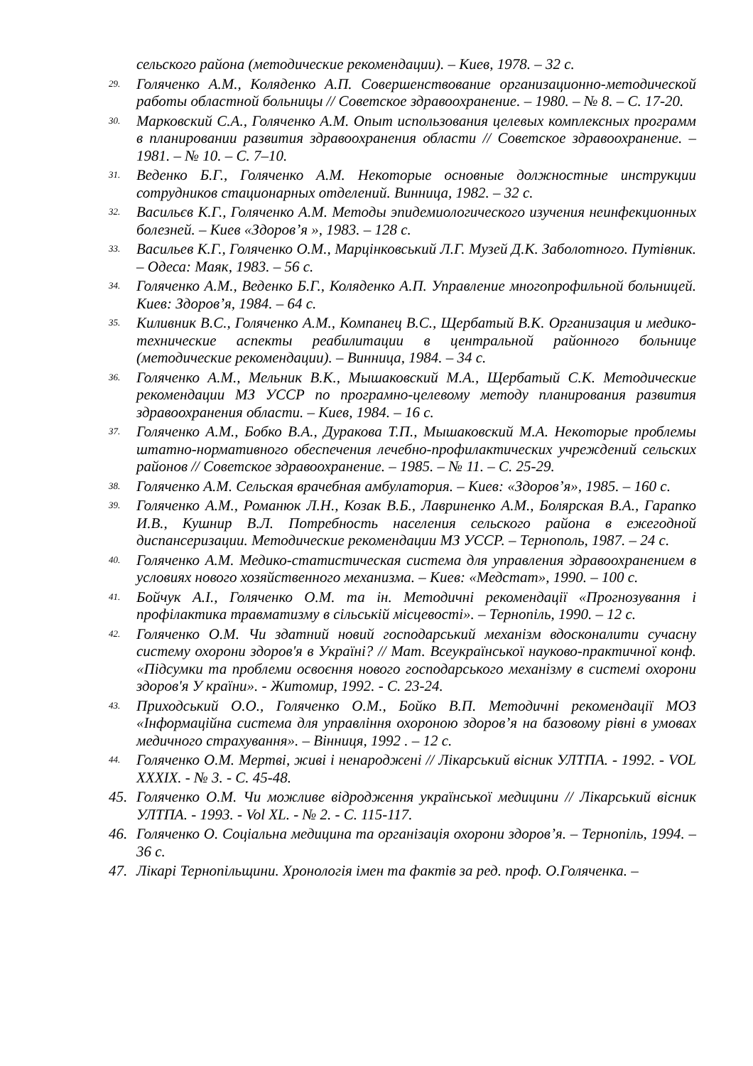сельского района (методические рекомендации). – Киев, 1978. – 32 с.
29. Голяченко А.М., Коляденко А.П. Совершенствование организационно-методической работы областной больницы // Советское здравоохранение. – 1980. – № 8. – С. 17-20.
30. Марковский С.А., Голяченко А.М. Опыт использования целевых комплексных программ в планировании развития здравоохранения области // Советское здравоохранение. – 1981. – № 10. – С. 7–10.
31. Веденко Б.Г., Голяченко А.М. Некоторые основные должностные инструкции сотрудников стационарных отделений. Винница, 1982. – 32 с.
32. Васильєв К.Г., Голяченко А.М. Методы эпидемиологического изучения неинфекционных болезней. – Киев «Здоров’я », 1983. – 128 с.
33. Васильев К.Г., Голяченко О.М., Марцінковський Л.Г. Музей Д.К. Заболотного. Путівник. – Одеса: Маяк, 1983. – 56 с.
34. Голяченко А.М., Веденко Б.Г., Коляденко А.П. Управление многопрофильной больницей. Киев: Здоров’я, 1984. – 64 с.
35. Киливник В.С., Голяченко А.М., Компанец В.С., Щербатый В.К. Организация и медико-технические аспекты реабилитации в центральной районного больнице (методические рекомендации). – Винница, 1984. – 34 с.
36. Голяченко А.М., Мельник В.К., Мышаковский М.А., Щербатый С.К. Методические рекомендации МЗ УССР по програмно-целевому методу планирования развития здравоохранения области. – Киев, 1984. – 16 с.
37. Голяченко А.М., Бобко В.А., Дуракова Т.П., Мышаковский М.А. Некоторые проблемы штатно-нормативного обеспечения лечебно-профилактических учреждений сельских районов // Советское здравоохранение. – 1985. – № 11. – С. 25-29.
38. Голяченко А.М. Сельская врачебная амбулатория. – Киев: «Здоров’я», 1985. – 160 с.
39. Голяченко А.М., Романюк Л.Н., Козак В.Б., Лавриненко А.М., Болярская В.А., Гарапко И.В., Кушнир В.Л. Потребность населения сельского района в ежегодной диспансеризации. Методические рекомендации МЗ УССР. – Тернополь, 1987. – 24 с.
40. Голяченко А.М. Медико-статистическая система для управления здравоохранением в условиях нового хозяйственного механизма. – Киев: «Медстат», 1990. – 100 с.
41. Бойчук А.I., Голяченко О.М. та ін. Методичні рекомендації «Прогнозування і профілактика травматизму в сільській місцевості». – Тернопіль, 1990. – 12 с.
42. Голяченко О.М. Чи здатний новий господарський механізм вдосконалити сучасну систему охорони здоров'я в Україні? // Мат. Всеукраїнської науково-практичної конф. «Підсумки та проблеми освоєння нового господарського механізму в системі охорони здоров'я У країни». - Житомир, 1992. - С. 23-24.
43. Приходський О.О., Голяченко О.М., Бойко В.П. Методичні рекомендації МОЗ «Інформаційна система для управління охороною здоров’я на базовому рівні в умовах медичного страхування». – Вінниця, 1992 . – 12 с.
44. Голяченко О.М. Мертві, живі і ненароджені // Лікарський вісник УЛТПА. - 1992. - VOL XXXIX. - № 3. - С. 45-48.
45. Голяченко О.М. Чи можливе відродження української медицини // Лікарський вісник УЛТПА. - 1993. - Vol XL. - № 2. - С. 115-117.
46. Голяченко О. Соціальна медицина та організація охорони здоров’я. – Тернопіль, 1994. – 36 с.
47. Лікарі Тернопільщини. Хронологія імен та фактів за ред. проф. О.Голяченка. –